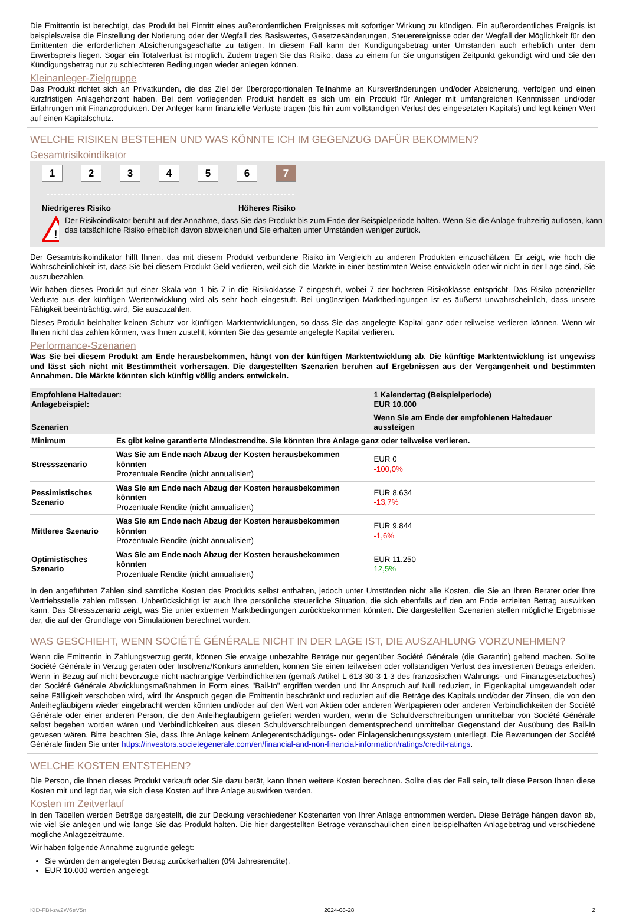Die Emittentin ist berechtigt, das Produkt bei Eintritt eines außerordentlichen Ereignisses mit sofortiger Wirkung zu kündigen. Ein außerordentliches Ereignis ist beispielsweise die Einstellung der Notierung oder der Wegfall des Basiswertes, Gesetzesänderungen, Steuerereignisse oder der Wegfall der Möglichkeit für den Emittenten die erforderlichen Absicherungsgeschäfte zu tätigen. In diesem Fall kann der Kündigungsbetrag unter Umständen auch erheblich unter dem Erwerbspreis liegen. Sogar ein Totalverlust ist möglich. Zudem tragen Sie das Risiko, dass zu einem für Sie ungünstigen Zeitpunkt gekündigt wird und Sie den Kündigungsbetrag nur zu schlechteren Bedingungen wieder anlegen können.
Kleinanleger-Zielgruppe
Das Produkt richtet sich an Privatkunden, die das Ziel der überproportionalen Teilnahme an Kursveränderungen und/oder Absicherung, verfolgen und einen kurzfristigen Anlagehorizont haben. Bei dem vorliegenden Produkt handelt es sich um ein Produkt für Anleger mit umfangreichen Kenntnissen und/oder Erfahrungen mit Finanzprodukten. Der Anleger kann finanzielle Verluste tragen (bis hin zum vollständigen Verlust des eingesetzten Kapitals) und legt keinen Wert auf einen Kapitalschutz.
WELCHE RISIKEN BESTEHEN UND WAS KÖNNTE ICH IM GEGENZUG DAFÜR BEKOMMEN?
Gesamtrisikoindikator
123456 7
Niedrigeres Risiko Höheres Risiko
!
Der Risikoindikator beruht auf der Annahme, dass Sie das Produkt bis zum Ende der Beispielperiode halten. Wenn Sie die Anlage frühzeitig auflösen, kann das tatsächliche Risiko erheblich davon abweichen und Sie erhalten unter Umständen weniger zurück.
Der Gesamtrisikoindikator hilft Ihnen, das mit diesem Produkt verbundene Risiko im Vergleich zu anderen Produkten einzuschätzen. Er zeigt, wie hoch die Wahrscheinlichkeit ist, dass Sie bei diesem Produkt Geld verlieren, weil sich die Märkte in einer bestimmten Weise entwickeln oder wir nicht in der Lage sind, Sie auszubezahlen.
Wir haben dieses Produkt auf einer Skala von 1 bis 7 in die Risikoklasse 7 eingestuft, wobei 7 der höchsten Risikoklasse entspricht. Das Risiko potenzieller Verluste aus der künftigen Wertentwicklung wird als sehr hoch eingestuft. Bei ungünstigen Marktbedingungen ist es äußerst unwahrscheinlich, dass unsere Fähigkeit beeinträchtigt wird, Sie auszuzahlen.
Dieses Produkt beinhaltet keinen Schutz vor künftigen Marktentwicklungen, so dass Sie das angelegte Kapital ganz oder teilweise verlieren können. Wenn wir Ihnen nicht das zahlen können, was Ihnen zusteht, könnten Sie das gesamte angelegte Kapital verlieren.
Performance-Szenarien
Was Sie bei diesem Produkt am Ende herausbekommen, hängt von der künftigen Marktentwicklung ab. Die künftige Marktentwicklung ist ungewiss und lässt sich nicht mit Bestimmtheit vorhersagen. Die dargestellten Szenarien beruhen auf Ergebnissen aus der Vergangenheit und bestimmten Annahmen. Die Märkte könnten sich künftig völlig anders entwickeln.
| Empfohlene Haltedauer: Anlagebeispiel: | | 1 Kalendertag (Beispielperiode) EUR 10.000 |
| Szenarien | | Wenn Sie am Ende der empfohlenen Haltedauer aussteigen |
| Minimum | Es gibt keine garantierte Mindestrendite. Sie könnten Ihre Anlage ganz oder teilweise verlieren. | |
| Stressszenario | Was Sie am Ende nach Abzug der Kosten herausbekommen könnten Prozentuale Rendite (nicht annualisiert) | EUR 0 -100,0% |
| Pessimistisches Szenario | Was Sie am Ende nach Abzug der Kosten herausbekommen könnten Prozentuale Rendite (nicht annualisiert) | EUR 8.634 -13,7% |
| Mittleres Szenario | Was Sie am Ende nach Abzug der Kosten herausbekommen könnten Prozentuale Rendite (nicht annualisiert) | EUR 9.844 -1,6% |
| Optimistisches Szenario | Was Sie am Ende nach Abzug der Kosten herausbekommen könnten Prozentuale Rendite (nicht annualisiert) | EUR 11.250 12,5% |
In den angeführten Zahlen sind sämtliche Kosten des Produkts selbst enthalten, jedoch unter Umständen nicht alle Kosten, die Sie an Ihren Berater oder Ihre Vertriebsstelle zahlen müssen. Unberücksichtigt ist auch Ihre persönliche steuerliche Situation, die sich ebenfalls auf den am Ende erzielten Betrag auswirken kann. Das Stressszenario zeigt, was Sie unter extremen Marktbedingungen zurückbekommen könnten. Die dargestellten Szenarien stellen mögliche Ergebnisse dar, die auf der Grundlage von Simulationen berechnet wurden.
WAS GESCHIEHT, WENN SOCIÉTÉ GÉNÉRALE NICHT IN DER LAGE IST, DIE AUSZAHLUNG VORZUNEHMEN?
Wenn die Emittentin in Zahlungsverzug gerät, können Sie etwaige unbezahlte Beträge nur gegenüber Société Générale (die Garantin) geltend machen. Sollte Société Générale in Verzug geraten oder Insolvenz/Konkurs anmelden, können Sie einen teilweisen oder vollständigen Verlust des investierten Betrags erleiden. Wenn in Bezug auf nicht-bevorzugte nicht-nachrangige Verbindlichkeiten (gemäß Artikel L 613-30-3-1-3 des französischen Währungs- und Finanzgesetzbuches) der Société Générale Abwicklungsmaßnahmen in Form eines "Bail-In" ergriffen werden und Ihr Anspruch auf Null reduziert, in Eigenkapital umgewandelt oder seine Fälligkeit verschoben wird, wird Ihr Anspruch gegen die Emittentin beschränkt und reduziert auf die Beträge des Kapitals und/oder der Zinsen, die von den Anleihegläubigern wieder eingebracht werden könnten und/oder auf den Wert von Aktien oder anderen Wertpapieren oder anderen Verbindlichkeiten der Société Générale oder einer anderen Person, die den Anleihegläubigern geliefert werden würden, wenn die Schuldverschreibungen unmittelbar von Société Générale selbst begeben worden wären und Verbindlichkeiten aus diesen Schuldverschreibungen dementsprechend unmittelbar Gegenstand der Ausübung des Bail-In gewesen wären. Bitte beachten Sie, dass Ihre Anlage keinem Anlegerentschädigungs- oder Einlagensicherungssystem unterliegt. Die Bewertungen der Société Générale finden Sie unter https://investors.societegenerale.com/en/financial-and-non-financial-information/ratings/credit-ratings.
WELCHE KOSTEN ENTSTEHEN?
Die Person, die Ihnen dieses Produkt verkauft oder Sie dazu berät, kann Ihnen weitere Kosten berechnen. Sollte dies der Fall sein, teilt diese Person Ihnen diese Kosten mit und legt dar, wie sich diese Kosten auf Ihre Anlage auswirken werden.
Kosten im Zeitverlauf
In den Tabellen werden Beträge dargestellt, die zur Deckung verschiedener Kostenarten von Ihrer Anlage entnommen werden. Diese Beträge hängen davon ab, wie viel Sie anlegen und wie lange Sie das Produkt halten. Die hier dargestellten Beträge veranschaulichen einen beispielhaften Anlagebetrag und verschiedene mögliche Anlagezeiträume.
Wir haben folgende Annahme zugrunde gelegt:
Sie würden den angelegten Betrag zurückerhalten (0% Jahresrendite).
EUR 10.000 werden angelegt.
KID-FBI-zw2W6eV5n 2024-08-28 2